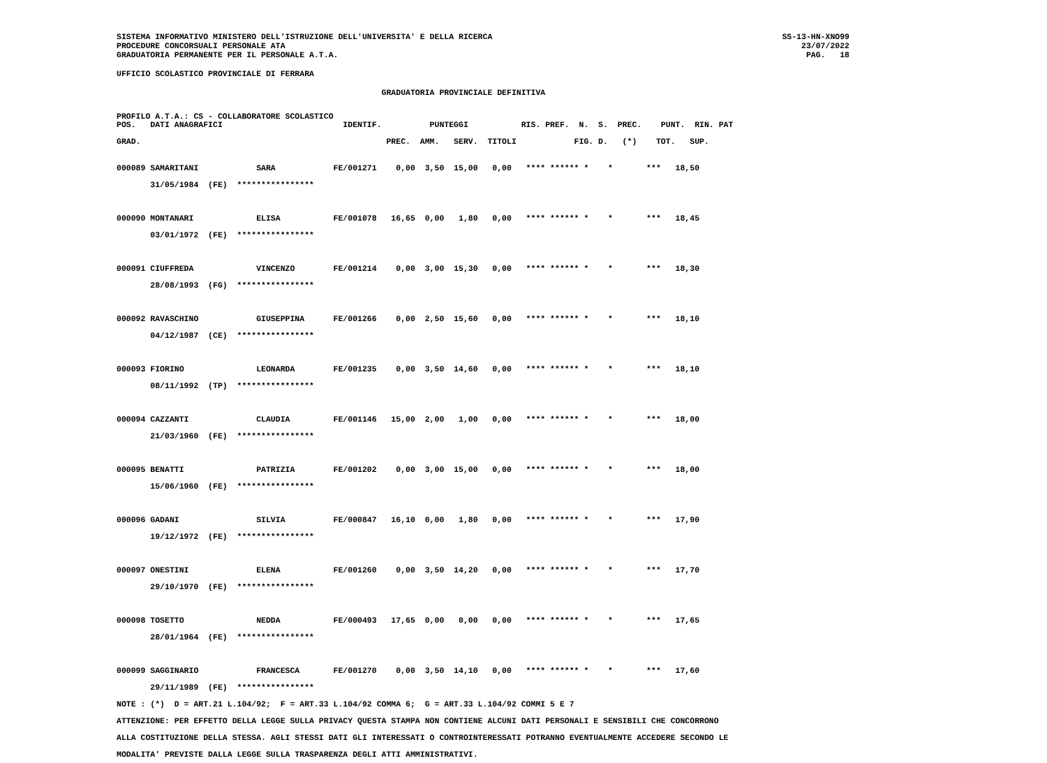SISTEMA INFORMATIVO MINISTERO DELL'ISTRUZIONE DELL'UNIVERSITA' E DELLA RICERCA
PROCEDURE CONCORSUALI PERSONALE ATA
GRADUATORIA PERMANENTE PER IL PERSONALE A.T.A.
SS-13-HN-XNO99
23/07/2022
PAG.   18
UFFICIO SCOLASTICO PROVINCIALE DI FERRARA
                                                       GRADUATORIA PROVINCIALE DEFINITIVA
PROFILO A.T.A.: CS - COLLABORATORE SCOLASTICO
POS.   DATI ANAGRAFICI                         IDENTIF.          PUNTEGGI           RIS. PREF.  N.  S.  PREC.    PUNT.  RIN. PAT

GRAD.                                                   PREC.  AMM.   SERV.  TITOLI            FIG. D.   (*)    TOT.   SUP.
000089 SAMARITANI            SARA            FE/001271    0,00  3,50  15,00   0,00   **** ****** *    *       ***   18,50
       31/05/1984  (FE)  ****************

000090 MONTANARI             ELISA           FE/001078   16,65  0,00   1,80   0,00   **** ****** *    *       ***   18,45
       03/01/1972  (FE)  ****************

000091 CIUFFREDA             VINCENZO        FE/001214    0,00  3,00  15,30   0,00   **** ****** *    *       ***   18,30
       28/08/1993  (FG)  ****************

000092 RAVASCHINO            GIUSEPPINA      FE/001266    0,00  2,50  15,60   0,00   **** ****** *    *       ***   18,10
       04/12/1987  (CE)  ****************

000093 FIORINO               LEONARDA        FE/001235    0,00  3,50  14,60   0,00   **** ****** *    *       ***   18,10
       08/11/1992  (TP)  ****************

000094 CAZZANTI              CLAUDIA         FE/001146   15,00  2,00   1,00   0,00   **** ****** *    *       ***   18,00
       21/03/1960  (FE)  ****************

000095 BENATTI               PATRIZIA        FE/001202    0,00  3,00  15,00   0,00   **** ****** *    *       ***   18,00
       15/06/1960  (FE)  ****************

000096 GADANI                SILVIA          FE/000847   16,10  0,00   1,80   0,00   **** ****** *    *       ***   17,90
       19/12/1972  (FE)  ****************

000097 ONESTINI              ELENA           FE/001260    0,00  3,50  14,20   0,00   **** ****** *    *       ***   17,70
       29/10/1970  (FE)  ****************

000098 TOSETTO               NEDDA           FE/000493   17,65  0,00   0,00   0,00   **** ****** *    *       ***   17,65
       28/01/1964  (FE)  ****************

000099 SAGGINARIO            FRANCESCA       FE/001270    0,00  3,50  14,10   0,00   **** ****** *    *       ***   17,60
       29/11/1989  (FE)  ****************
NOTE : (*)  D = ART.21 L.104/92;  F = ART.33 L.104/92 COMMA 6;  G = ART.33 L.104/92 COMMI 5 E 7
ATTENZIONE: PER EFFETTO DELLA LEGGE SULLA PRIVACY QUESTA STAMPA NON CONTIENE ALCUNI DATI PERSONALI E SENSIBILI CHE CONCORRONO
ALLA COSTITUZIONE DELLA STESSA. AGLI STESSI DATI GLI INTERESSATI O CONTROINTERESSATI POTRANNO EVENTUALMENTE ACCEDERE SECONDO LE
MODALITA' PREVISTE DALLA LEGGE SULLA TRASPARENZA DEGLI ATTI AMMINISTRATIVI.